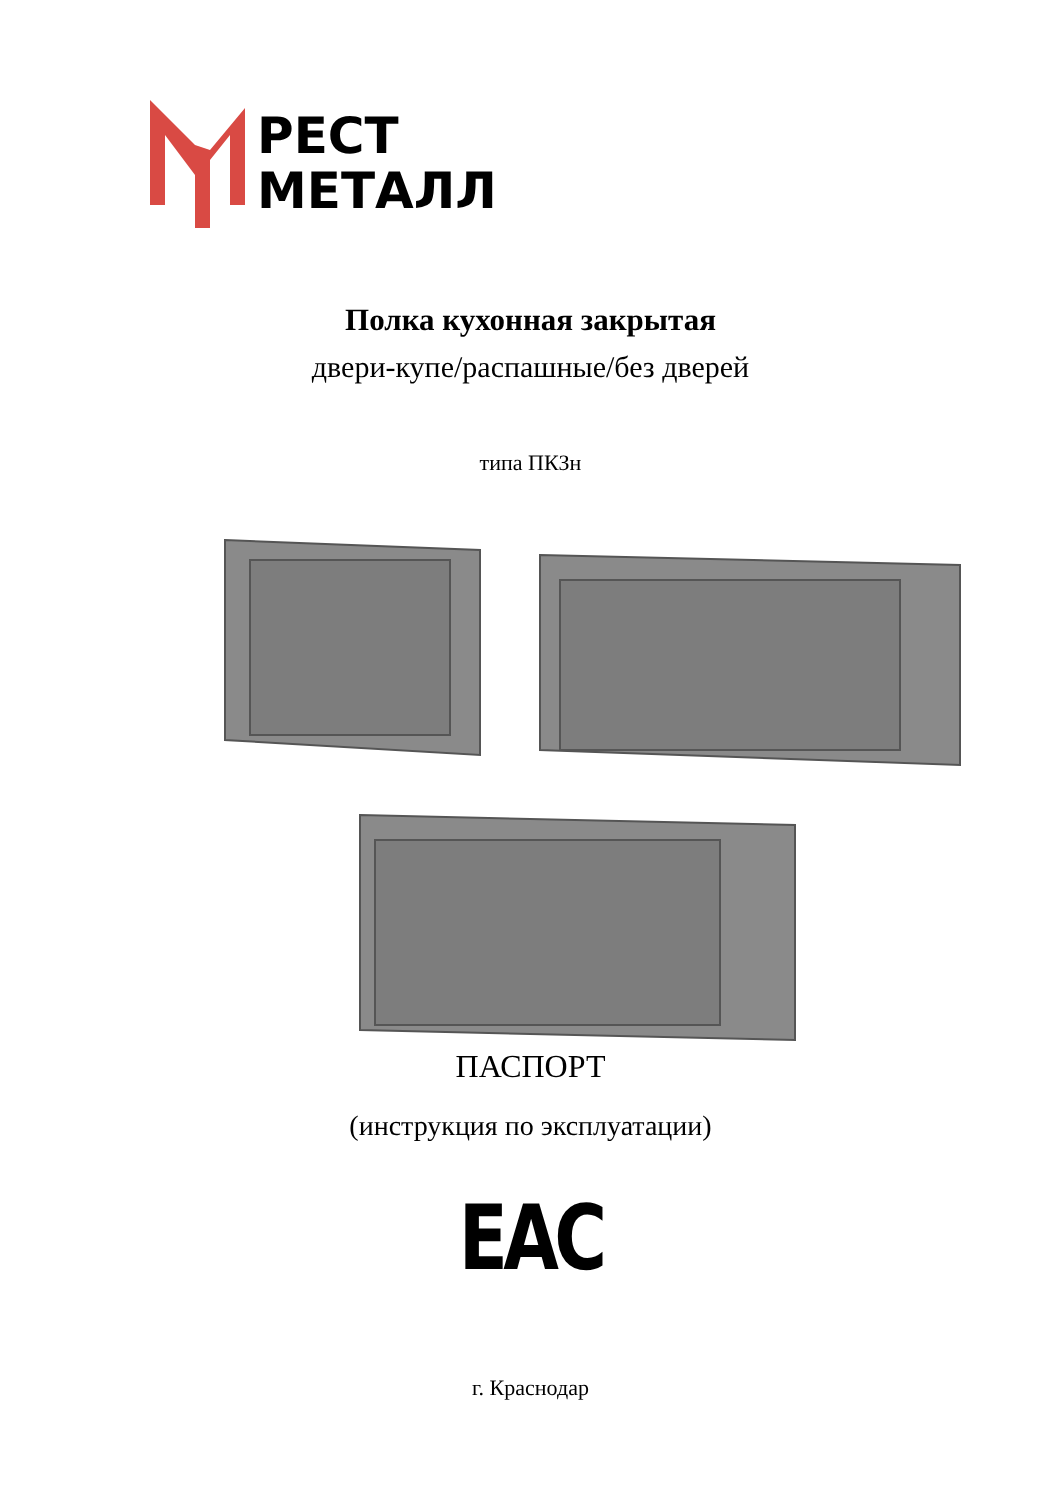РЕСТ
МЕТАЛЛ
Полка кухонная закрытая
двери-купе/распашные/без дверей
типа ПКЗн
ПАСПОРТ
(инструкция по эксплуатации)
EAC
г. Краснодар